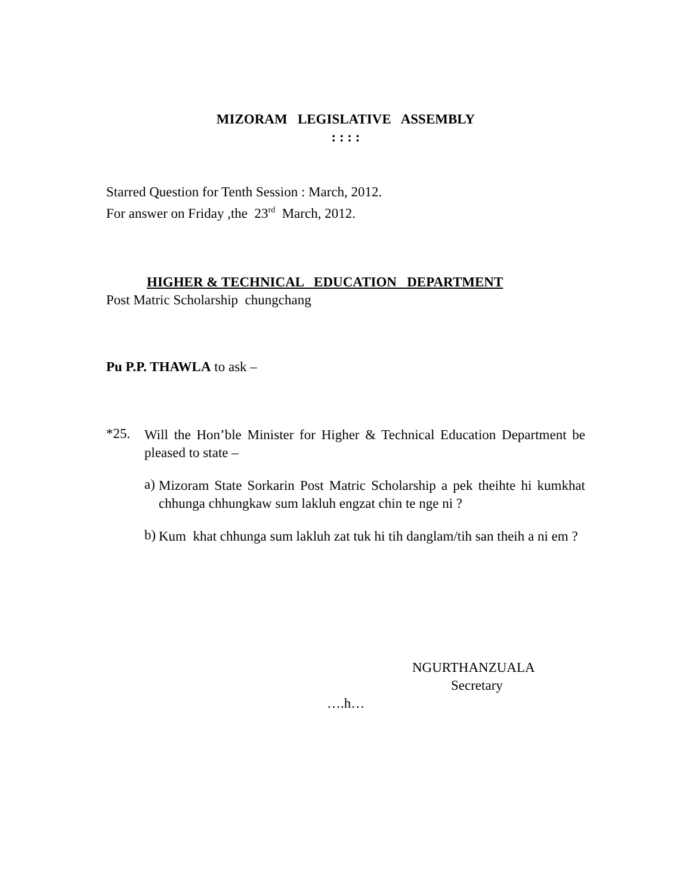MIZORAM LEGISLATIVE ASSEMBLY
: : : :
Starred Question for Tenth Session : March, 2012.
For answer on Friday ,the 23<sup>rd</sup> March, 2012.
HIGHER & TECHNICAL EDUCATION DEPARTMENT
Post Matric Scholarship chungchang
Pu P.P. THAWLA to ask –
*25.
Will the Hon’ble Minister for Higher & Technical Education Department be pleased to state –
a)
Mizoram State Sorkarin Post Matric Scholarship a pek theihte hi kumkhat chhunga chhungkaw sum lakluh engzat chin te nge ni ?
b)
Kum khat chhunga sum lakluh zat tuk hi tih danglam/tih san theih a ni em ?
NGURTHANZUALA
Secretary
….h…